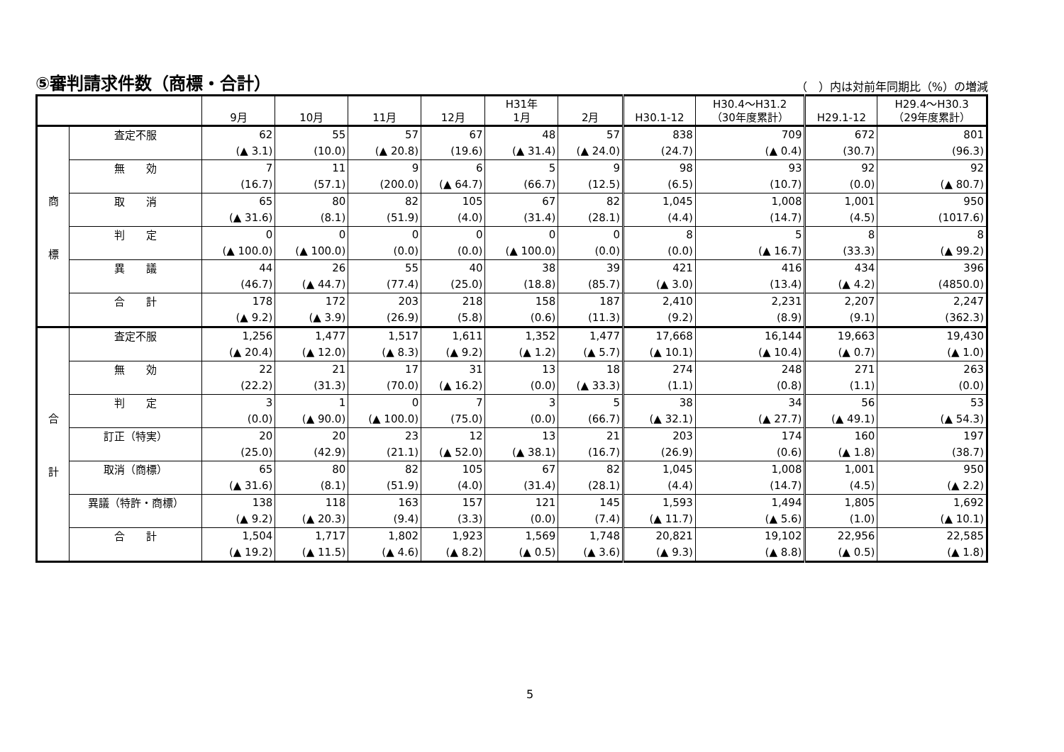⑤審判請求件数（商標・合計）
（　）内は対前年同期比（%）の増減
| | | 9月 | 10月 | 11月 | 12月 | H31年 1月 | 2月 | H30.1-12 | H30.4～H31.2 （30年度累計） | H29.1-12 | H29.4～H30.3 （29年度累計） |
| --- | --- | --- | --- | --- | --- | --- | --- | --- | --- | --- | --- |
| 商 標 | 査定不服 | 62 (▲ 3.1) | 55 (10.0) | 57 (▲ 20.8) | 67 (19.6) | 48 (▲ 31.4) | 57 (▲ 24.0) | 838 (24.7) | 709 (▲ 0.4) | 672 (30.7) | 801 (96.3) |
| | 無 効 | 7 (16.7) | 11 (57.1) | 9 (200.0) | 6 (▲ 64.7) | 5 (66.7) | 9 (12.5) | 98 (6.5) | 93 (10.7) | 92 (0.0) | 92 (▲ 80.7) |
| | 取 消 | 65 (▲ 31.6) | 80 (8.1) | 82 (51.9) | 105 (4.0) | 67 (31.4) | 82 (28.1) | 1,045 (4.4) | 1,008 (14.7) | 1,001 (4.5) | 950 (1017.6) |
| | 判 定 | 0 (▲ 100.0) | 0 (▲ 100.0) | 0 (0.0) | 0 (0.0) | 0 (▲ 100.0) | 0 (0.0) | 8 (0.0) | 5 (▲ 16.7) | 8 (33.3) | 8 (▲ 99.2) |
| | 異 議 | 44 (46.7) | 26 (▲ 44.7) | 55 (77.4) | 40 (25.0) | 38 (18.8) | 39 (85.7) | 421 (▲ 3.0) | 416 (13.4) | 434 (▲ 4.2) | 396 (4850.0) |
| | 合 計 | 178 (▲ 9.2) | 172 (▲ 3.9) | 203 (26.9) | 218 (5.8) | 158 (0.6) | 187 (11.3) | 2,410 (9.2) | 2,231 (8.9) | 2,207 (9.1) | 2,247 (362.3) |
| 合 計 | 査定不服 | 1,256 (▲ 20.4) | 1,477 (▲ 12.0) | 1,517 (▲ 8.3) | 1,611 (▲ 9.2) | 1,352 (▲ 1.2) | 1,477 (▲ 5.7) | 17,668 (▲ 10.1) | 16,144 (▲ 10.4) | 19,663 (▲ 0.7) | 19,430 (▲ 1.0) |
| | 無 効 | 22 (22.2) | 21 (31.3) | 17 (70.0) | 31 (▲ 16.2) | 13 (0.0) | 18 (▲ 33.3) | 274 (1.1) | 248 (0.8) | 271 (1.1) | 263 (0.0) |
| | 判 定 | 3 (0.0) | 1 (▲ 90.0) | 0 (▲ 100.0) | 7 (75.0) | 3 (0.0) | 5 (66.7) | 38 (▲ 32.1) | 34 (▲ 27.7) | 56 (▲ 49.1) | 53 (▲ 54.3) |
| | 訂正（特実） | 20 (25.0) | 20 (42.9) | 23 (21.1) | 12 (▲ 52.0) | 13 (▲ 38.1) | 21 (16.7) | 203 (26.9) | 174 (0.6) | 160 (▲ 1.8) | 197 (38.7) |
| | 取消（商標） | 65 (▲ 31.6) | 80 (8.1) | 82 (51.9) | 105 (4.0) | 67 (31.4) | 82 (28.1) | 1,045 (4.4) | 1,008 (14.7) | 1,001 (4.5) | 950 (▲ 2.2) |
| | 異議（特許・商標） | 138 (▲ 9.2) | 118 (▲ 20.3) | 163 (9.4) | 157 (3.3) | 121 (0.0) | 145 (7.4) | 1,593 (▲ 11.7) | 1,494 (▲ 5.6) | 1,805 (1.0) | 1,692 (▲ 10.1) |
| | 合 計 | 1,504 (▲ 19.2) | 1,717 (▲ 11.5) | 1,802 (▲ 4.6) | 1,923 (▲ 8.2) | 1,569 (▲ 0.5) | 1,748 (▲ 3.6) | 20,821 (▲ 9.3) | 19,102 (▲ 8.8) | 22,956 (▲ 0.5) | 22,585 (▲ 1.8) |
5